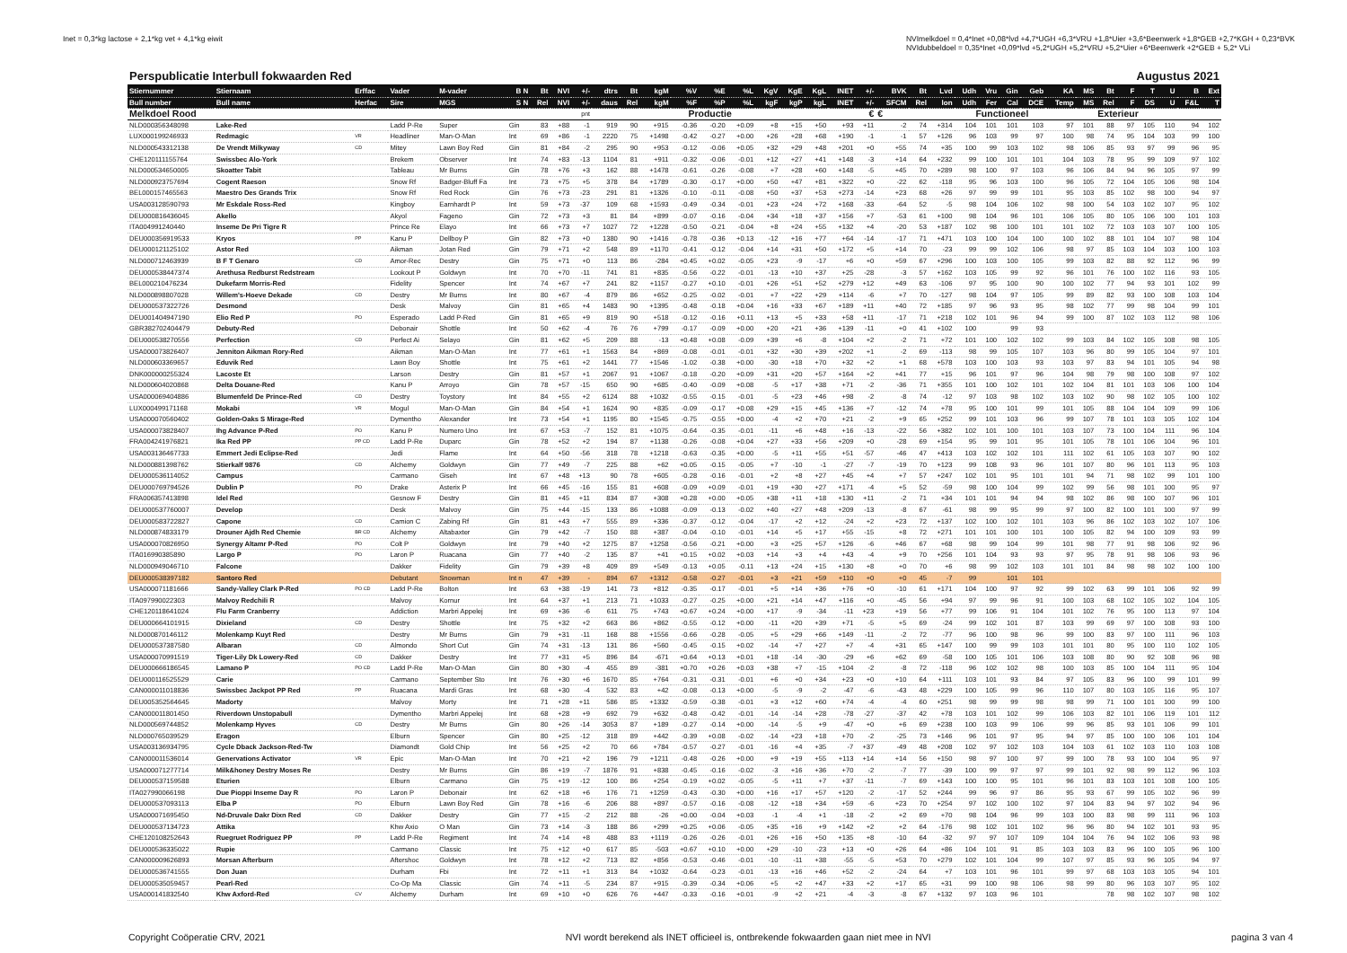Inet = 0,3*kg lactose + 2,1*kg vet + 4,1*kg eiwit
NVImelkdoel = 0,4*Inet +0,08*lvd +4,7*UGH +6,3*VRU +1,8*Uier +3,6*Beenwerk +1,8*GEB +2,7*KGH + 0,23*BVK
NVIdubbeldoel = 0,35*Inet +0,09*lvd +5,2*UGH +5,2*VRU +5,2*Uier +6*Beenwerk +2*GEB + 5,2* VLi
| Perspublicatie Interbull fokwaarden Red | | | | | | | | | | | | | | | | | | | | | | | | | | | | | Augustus 2021 | | | | | |
| --- | --- | --- | --- | --- | --- | --- | --- | --- | --- | --- | --- | --- | --- | --- | --- | --- | --- | --- | --- | --- | --- | --- | --- | --- | --- | --- | --- | --- | --- | --- | --- | --- | --- | --- |
| Stiernummer | Stiernaam | Erffac | Vader | M-vader | B N | Bt | NVI | +/- | dtrs | Bt | kgM | %V | %E | %L | KgV | KgE | KgL | INET | +/- | BVK | Bt | Lvd | Udh | Vru | Gin | Geb | KA | MS | Bt | F | T | U | B | Ext |
| Bull number | Bull name | Herfac | Sire | MGS | S N | Rel | NVI | +/- | daus | Rel | kgM | %F | %P | %L | kgF | kgP | kgL | INET | +/- | SFCM | Rel | lon | Udh | Fer | Cal | DCE | Temp | MS | Rel | F | DS | U | F&L | T |
| Melkdoel Rood | | | | | | pnt | | | Productie | | | | | | | | | € | | € | Functioneel | | | | | | | | Exterieur | | | | | |
| NLD000356348098 | Lake-Red | | Ladd P-Re | Super | Gin | 83 | +88 | -1 | 919 | 90 | +915 | -0.36 | -0.20 | +0.09 | +8 | +15 | +50 | +93 | +11 | -2 | 74 | +314 | 104 | 101 | 101 | 103 | 97 | 101 | 88 | 97 | 105 | 110 | 94 | 102 |
| LUX000199246933 | Redmagic | VR | Headliner | Man-O-Man | Int | 69 | +86 | -1 | 2220 | 75 | +1498 | -0.42 | -0.27 | +0.00 | +26 | +28 | +68 | +190 | -1 | -1 | 57 | +126 | 96 | 103 | 99 | 97 | 100 | 98 | 74 | 95 | 104 | 103 | 99 | 100 |
| NLD000543312138 | De Vrendt Milkyway | CD | Mitey | Lawn Boy Red | Gin | 81 | +84 | -2 | 295 | 90 | +953 | -0.12 | -0.06 | +0.05 | +32 | +29 | +48 | +201 | +0 | +55 | 74 | +35 | 100 | 99 | 103 | 102 | 98 | 106 | 85 | 93 | 97 | 99 | 96 | 95 |
| CHE120111155764 | Swissbec Alo-York | | Brekem | Observer | Int | 74 | +83 | -13 | 1104 | 81 | +911 | -0.32 | -0.06 | -0.01 | +12 | +27 | +41 | +148 | -3 | +14 | 64 | +232 | 99 | 100 | 101 | 101 | 104 | 103 | 78 | 95 | 99 | 109 | 97 | 102 |
| NLD000534650005 | Skoatter Tabit | | Tableau | Mr Burns | Gin | 78 | +76 | +3 | 162 | 88 | +1478 | -0.61 | -0.26 | -0.08 | +7 | +28 | +60 | +148 | -5 | +45 | 70 | +289 | 98 | 100 | 97 | 103 | 96 | 106 | 84 | 94 | 96 | 105 | 97 | 99 |
| NLD000923757694 | Cogent Raeson | | Snow Rf | Badger-Bluff Fa | Int | 73 | +75 | +5 | 378 | 84 | +1789 | -0.30 | -0.17 | +0.00 | +50 | +47 | +81 | +322 | +0 | -22 | 62 | -118 | 95 | 96 | 103 | 100 | 96 | 105 | 72 | 104 | 105 | 106 | 98 | 104 |
| BEL000157465563 | Maestro Des Grands Trix | | Snow Rf | Red Rock | Gin | 76 | +73 | -23 | 291 | 81 | +1326 | -0.10 | -0.11 | -0.08 | +50 | +37 | +53 | +273 | -14 | +23 | 68 | +26 | 97 | 99 | 99 | 101 | 95 | 103 | 85 | 102 | 98 | 100 | 94 | 97 |
| USA003128590793 | Mr Eskdale Ross-Red | | Kingboy | Earnhardt P | Int | 59 | +73 | -37 | 109 | 68 | +1593 | -0.49 | -0.34 | -0.01 | +23 | +24 | +72 | +168 | -33 | -64 | 52 | -5 | 98 | 104 | 106 | 102 | 98 | 100 | 54 | 103 | 102 | 107 | 95 | 102 |
| DEU000816436045 | Akello | | Akyol | Fageno | Gin | 72 | +73 | +3 | 81 | 84 | +899 | -0.07 | -0.16 | -0.04 | +34 | +18 | +37 | +156 | +7 | -53 | 61 | +100 | 98 | 104 | 96 | 101 | 106 | 105 | 80 | 105 | 106 | 100 | 101 | 103 |
| ITA004991240440 | Inseme De Pri Tigre R | | Prince Re | Elayo | Int | 66 | +73 | +7 | 1027 | 72 | +1228 | -0.50 | -0.21 | -0.04 | +8 | +24 | +55 | +132 | +4 | -20 | 53 | +187 | 102 | 98 | 100 | 101 | 101 | 102 | 72 | 103 | 103 | 107 | 100 | 105 |
| DEU000356919533 | Kryos | PP | Kanu P | Dellboy P | Gin | 82 | +73 | +0 | 1380 | 90 | +1416 | -0.78 | -0.36 | +0.13 | -12 | +16 | +77 | +64 | -14 | -17 | 71 | +471 | 103 | 100 | 104 | 100 | 100 | 102 | 88 | 101 | 104 | 107 | 98 | 104 |
| DEU000121125102 | Astor Red | | Aikman | Jotan Red | Gin | 79 | +71 | +2 | 548 | 89 | +1170 | -0.41 | -0.12 | -0.04 | +14 | +31 | +50 | +172 | +5 | +14 | 70 | -23 | 99 | 99 | 102 | 106 | 98 | 97 | 85 | 103 | 104 | 103 | 100 | 103 |
| NLD000712463939 | B F T Genaro | CD | Amor-Rec | Destry | Gin | 75 | +71 | +0 | 113 | 86 | -284 | +0.45 | +0.02 | -0.05 | +23 | -9 | -17 | +6 | +0 | +59 | 67 | +296 | 100 | 103 | 100 | 105 | 99 | 103 | 82 | 88 | 92 | 112 | 96 | 99 |
| DEU000538447374 | Arethusa Redburst Redstream | | Lookout P | Goldwyn | Int | 70 | +70 | -11 | 741 | 81 | +835 | -0.56 | -0.22 | -0.01 | -13 | +10 | +37 | +25 | -28 | -3 | 57 | +162 | 103 | 105 | 99 | 92 | 96 | 101 | 76 | 100 | 102 | 116 | 93 | 105 |
| BEL000210476234 | Dukefarm Morris-Red | | Fidelity | Spencer | Int | 74 | +67 | +7 | 241 | 82 | +1157 | -0.27 | +0.10 | -0.01 | +26 | +51 | +52 | +279 | +12 | +49 | 63 | -106 | 97 | 95 | 100 | 90 | 100 | 102 | 77 | 94 | 93 | 101 | 102 | 99 |
| NLD000898807028 | Willem's-Hoeve Dekade | CD | Destry | Mr Burns | Int | 80 | +67 | -4 | 879 | 86 | +652 | -0.25 | -0.02 | -0.01 | +7 | +22 | +29 | +114 | -6 | +7 | 70 | -127 | 98 | 104 | 97 | 105 | 99 | 89 | 82 | 93 | 100 | 108 | 103 | 104 |
| DEU000537322726 | Desmond | | Desk | Malvoy | Gin | 81 | +65 | +4 | 1483 | 90 | +1395 | -0.48 | -0.18 | +0.04 | +16 | +33 | +67 | +189 | +11 | +40 | 72 | +185 | 97 | 96 | 93 | 95 | 98 | 102 | 77 | 99 | 98 | 104 | 99 | 101 |
| DEU001404947190 | Elio Red P | PO | Esperado | Ladd P-Red | Gin | 81 | +65 | +9 | 819 | 90 | +518 | -0.12 | -0.16 | +0.11 | +13 | +5 | +33 | +58 | +11 | -17 | 71 | +218 | 102 | 101 | 96 | 94 | 99 | 100 | 87 | 102 | 103 | 112 | 98 | 106 |
| GBR382702404479 | Debuty-Red | | Debonair | Shottle | Int | 50 | +62 | -4 | 76 | 76 | +799 | -0.17 | -0.09 | +0.00 | +20 | +21 | +36 | +139 | -11 | +0 | 41 | +102 | 100 | | 99 | 93 | | | | | | | | |
| DEU000538270556 | Perfection | CD | Perfect Ai | Selayo | Gin | 81 | +62 | +5 | 209 | 88 | -13 | +0.48 | +0.08 | -0.09 | +39 | +6 | -8 | +104 | +2 | -2 | 71 | +72 | 101 | 100 | 102 | 102 | 99 | 103 | 84 | 102 | 105 | 108 | 98 | 105 |
| USA000073826407 | Jenniton Aikman Rory-Red | | Aikman | Man-O-Man | Int | 77 | +61 | +1 | 1563 | 84 | +869 | -0.08 | -0.01 | -0.01 | +32 | +30 | +39 | +202 | +1 | -2 | 69 | -113 | 98 | 99 | 105 | 107 | 103 | 96 | 80 | 99 | 105 | 104 | 97 | 101 |
| NLD000603369657 | Eduvik Red | | Lawn Boy | Shottle | Int | 75 | +61 | +2 | 1441 | 77 | +1546 | -1.02 | -0.38 | +0.00 | -30 | +18 | +70 | +32 | +2 | +1 | 68 | +578 | 103 | 100 | 103 | 93 | 103 | 97 | 83 | 94 | 101 | 105 | 94 | 98 |
| DNK000000255324 | Lacoste Et | | Larson | Destry | Gin | 81 | +57 | +1 | 2067 | 91 | +1067 | -0.18 | -0.20 | +0.09 | +31 | +20 | +57 | +164 | +2 | +41 | 77 | +15 | 96 | 101 | 97 | 96 | 104 | 98 | 79 | 98 | 100 | 108 | 97 | 102 |
| NLD000604020868 | Delta Douane-Red | | Kanu P | Arroyo | Gin | 78 | +57 | -15 | 650 | 90 | +685 | -0.40 | -0.09 | +0.08 | -5 | +17 | +38 | +71 | -2 | -36 | 71 | +355 | 101 | 100 | 102 | 101 | 102 | 104 | 81 | 101 | 103 | 106 | 100 | 104 |
| USA000069404886 | Blumenfeld De Prince-Red | CD | Destry | Toystory | Int | 84 | +55 | +2 | 6124 | 88 | +1032 | -0.55 | -0.15 | -0.01 | -5 | +23 | +46 | +98 | -2 | -8 | 74 | -12 | 97 | 103 | 98 | 102 | 103 | 102 | 90 | 98 | 102 | 105 | 100 | 102 |
| LUX000499171168 | Mokabi | VR | Mogul | Man-O-Man | Gin | 84 | +54 | +1 | 1624 | 90 | +835 | -0.09 | -0.17 | +0.08 | +29 | +15 | +45 | +136 | +7 | -12 | 74 | +78 | 95 | 100 | 101 | 99 | 101 | 105 | 88 | 104 | 104 | 109 | 99 | 106 |
| USA000070560402 | Golden-Oaks S Mirage-Red | | Dymentho | Alexander | Int | 73 | +54 | +1 | 1195 | 80 | +1545 | -0.75 | -0.55 | +0.00 | -4 | +2 | +70 | +21 | -2 | +9 | 65 | +252 | 99 | 101 | 103 | 96 | 99 | 107 | 78 | 101 | 103 | 105 | 102 | 104 |
| USA000073828407 | Ihg Advance P-Red | PO | Kanu P | Numero Uno | Int | 67 | +53 | -7 | 152 | 81 | +1075 | -0.64 | -0.35 | -0.01 | -11 | +6 | +48 | +16 | -13 | -22 | 56 | +382 | 102 | 101 | 100 | 101 | 103 | 107 | 73 | 100 | 104 | 111 | 96 | 104 |
| FRA004241976821 | Ika Red PP | PP CD | Ladd P-Re | Duparc | Gin | 78 | +52 | +2 | 194 | 87 | +1138 | -0.26 | -0.08 | +0.04 | +27 | +33 | +56 | +209 | +0 | -28 | 69 | +154 | 95 | 99 | 101 | 95 | 101 | 105 | 78 | 101 | 106 | 104 | 96 | 101 |
| USA003136467733 | Emmert Jedi Eclipse-Red | | Jedi | Flame | Int | 64 | +50 | -56 | 318 | 78 | +1218 | -0.63 | -0.35 | +0.00 | -5 | +11 | +55 | +51 | -57 | -46 | 47 | +413 | 103 | 102 | 102 | 101 | 111 | 102 | 61 | 105 | 103 | 107 | 90 | 102 |
| NLD000881398762 | Stierkalf 9876 | CD | Alchemy | Goldwyn | Gin | 77 | +49 | -7 | 225 | 88 | +62 | +0.05 | -0.15 | -0.05 | +7 | -10 | -1 | -27 | -7 | -19 | 70 | +123 | 99 | 108 | 93 | 96 | 101 | 107 | 80 | 96 | 101 | 113 | 95 | 103 |
| DEU000536114052 | Campus | | Carmano | Giseh | Int | 67 | +48 | +13 | 90 | 78 | +605 | -0.28 | -0.16 | -0.01 | +2 | +8 | +27 | +45 | +4 | +7 | 57 | +247 | 102 | 101 | 95 | 101 | 101 | 94 | 71 | 98 | 102 | 99 | 101 | 100 |
| DEU000769794526 | Dublin P | PO | Drake | Asterix P | Int | 66 | +45 | -16 | 155 | 81 | +608 | -0.09 | +0.09 | -0.01 | +19 | +30 | +27 | +171 | -4 | +5 | 52 | -59 | 98 | 100 | 104 | 99 | 102 | 99 | 56 | 98 | 101 | 100 | 95 | 97 |
| FRA006357413898 | Idel Red | | Gesnow F | Destry | Gin | 81 | +45 | +11 | 834 | 87 | +308 | +0.28 | +0.00 | +0.05 | +38 | +11 | +18 | +130 | +11 | -2 | 71 | +34 | 101 | 101 | 94 | 94 | 98 | 102 | 86 | 98 | 100 | 107 | 96 | 101 |
| DEU000537760007 | Develop | | Desk | Malvoy | Gin | 75 | +44 | -15 | 133 | 86 | +1088 | -0.09 | -0.13 | -0.02 | +40 | +27 | +48 | +209 | -13 | -8 | 67 | -61 | 98 | 99 | 95 | 99 | 97 | 100 | 82 | 100 | 101 | 100 | 97 | 99 |
| DEU000583722827 | Capone | CD | Camion C | Zabing Rf | Gin | 81 | +43 | +7 | 555 | 89 | +336 | -0.37 | -0.12 | -0.04 | -17 | +2 | +12 | -24 | +2 | +23 | 72 | +137 | 102 | 100 | 102 | 101 | 103 | 96 | 86 | 102 | 103 | 102 | 107 | 106 |
| NLD000874833179 | Drouner Ajdh Red Chemie | BR CD | Alchemy | Altabaxter | Gin | 79 | +42 | -7 | 150 | 88 | +387 | -0.04 | -0.10 | -0.01 | +14 | +5 | +17 | +55 | -15 | +8 | 72 | +271 | 101 | 101 | 100 | 101 | 100 | 105 | 82 | 94 | 100 | 109 | 93 | 99 |
| USA000070826950 | Synergy Altamr P-Red | PO | Colt P | Goldwyn | Int | 79 | +40 | +2 | 1275 | 87 | +1258 | -0.56 | -0.21 | +0.00 | +3 | +25 | +57 | +126 | -6 | +46 | 67 | +68 | 98 | 99 | 104 | 99 | 101 | 98 | 77 | 91 | 98 | 106 | 92 | 96 |
| ITA016990385890 | Largo P | PO | Laron P | Ruacana | Gin | 77 | +40 | -2 | 135 | 87 | +41 | +0.15 | +0.02 | +0.03 | +14 | +3 | +4 | +43 | -4 | +9 | 70 | +256 | 101 | 104 | 93 | 93 | 97 | 95 | 78 | 91 | 98 | 106 | 93 | 96 |
| NLD000949046710 | Falcone | | Dakker | Fidelity | Gin | 79 | +39 | +8 | 409 | 89 | +549 | -0.13 | +0.05 | -0.11 | +13 | +24 | +15 | +130 | +8 | +0 | 70 | +6 | 98 | 99 | 102 | 103 | 101 | 101 | 84 | 98 | 98 | 102 | 100 | 100 |
| DEU000538397182 | Santoro Red | | Debutant | Snowman | Int n | 47 | +39 | - | 894 | 67 | +1312 | -0.58 | -0.27 | -0.01 | +3 | +21 | +59 | +110 | +0 | +0 | 45 | -7 | 99 | | 101 | 101 | | | | | | | | |
| USA000071181666 | Sandy-Valley Clark P-Red | PO CD | Ladd P-Re | Bolton | Int | 63 | +38 | -19 | 141 | 73 | +812 | -0.35 | -0.17 | -0.01 | +5 | +14 | +36 | +76 | +0 | -10 | 61 | +171 | 104 | 100 | 97 | 92 | 99 | 102 | 63 | 99 | 101 | 106 | 92 | 99 |
| ITA097990022303 | Malvoy Redchili R | | Malvoy | Kornur | Int | 64 | +37 | +1 | 213 | 71 | +1033 | -0.27 | -0.25 | +0.00 | +21 | +14 | +47 | +116 | +0 | -45 | 56 | +94 | 97 | 99 | 96 | 91 | 100 | 103 | 68 | 102 | 105 | 102 | 104 | 105 |
| CHE120118641024 | Flu Farm Cranberry | | Addiction | Marbri Appelej | Int | 69 | +36 | -6 | 611 | 75 | +743 | +0.67 | +0.24 | +0.00 | +17 | -9 | -34 | -11 | +23 | +19 | 56 | +77 | 99 | 106 | 91 | 104 | 101 | 102 | 76 | 95 | 100 | 113 | 97 | 104 |
| DEU000664101915 | Dixieland | CD | Destry | Shottle | Int | 75 | +32 | +2 | 663 | 86 | +862 | -0.55 | -0.12 | +0.00 | -11 | +20 | +39 | +71 | -5 | +5 | 69 | -24 | 99 | 102 | 101 | 87 | 103 | 99 | 69 | 97 | 100 | 108 | 93 | 100 |
| NLD000870146112 | Molenkamp Kuyt Red | | Destry | Mr Burns | Gin | 79 | +31 | -11 | 168 | 88 | +1556 | -0.66 | -0.28 | -0.05 | +5 | +29 | +66 | +149 | -11 | -2 | 72 | -77 | 96 | 100 | 98 | 96 | 99 | 100 | 83 | 97 | 100 | 111 | 96 | 103 |
| DEU000537387580 | Albaran | CD | Almondo | Short Cut | Gin | 74 | +31 | -13 | 131 | 86 | +560 | -0.45 | -0.15 | +0.02 | -14 | +7 | +27 | +7 | -4 | +31 | 65 | +147 | 100 | 99 | 99 | 103 | 101 | 101 | 80 | 95 | 100 | 110 | 102 | 105 |
| USA000070991519 | Tiger-Lily Dk Lowery-Red | CD | Dakker | Destry | Int | 77 | +31 | +5 | 896 | 84 | -671 | +0.64 | +0.13 | +0.01 | +18 | -14 | -30 | -29 | +6 | +62 | 69 | -58 | 100 | 105 | 101 | 106 | 103 | 108 | 80 | 90 | 92 | 108 | 96 | 98 |
| DEU000666186545 | Lamano P | PO CD | Ladd P-Re | Man-O-Man | Gin | 80 | +30 | -4 | 455 | 89 | -381 | +0.70 | +0.26 | +0.03 | +38 | +7 | -15 | +104 | -2 | -8 | 72 | -118 | 96 | 102 | 102 | 98 | 100 | 103 | 85 | 100 | 104 | 111 | 95 | 104 |
| DEU000116525529 | Carie | | Carmano | September Sto | Int | 76 | +30 | +6 | 1670 | 85 | +764 | -0.31 | -0.31 | -0.01 | +6 | +0 | +34 | +23 | +0 | +10 | 64 | +111 | 103 | 101 | 93 | 84 | 97 | 105 | 83 | 96 | 100 | 99 | 101 | 99 |
| CAN000011018836 | Swissbec Jackpot PP Red | PP | Ruacana | Mardi Gras | Int | 68 | +30 | -4 | 532 | 83 | +42 | -0.08 | -0.13 | +0.00 | -5 | -9 | -2 | -47 | -6 | -43 | 48 | +229 | 100 | 105 | 99 | 96 | 110 | 107 | 80 | 103 | 105 | 116 | 95 | 107 |
| DEU005352564645 | Madorty | | Malvoy | Morty | Int | 71 | +28 | +11 | 586 | 85 | +1332 | -0.59 | -0.38 | -0.01 | +3 | +12 | +60 | +74 | -4 | -4 | 60 | +251 | 98 | 99 | 99 | 98 | 98 | 99 | 71 | 100 | 101 | 100 | 99 | 100 |
| CAN000011801450 | Riverdown Unstopabull | | Dymentho | Marbri Appelej | Int | 68 | +28 | +9 | 692 | 79 | +632 | -0.48 | -0.42 | -0.01 | -14 | -14 | +28 | -78 | -27 | -37 | 42 | +78 | 103 | 101 | 102 | 99 | 106 | 103 | 82 | 101 | 106 | 119 | 101 | 112 |
| NLD000569744852 | Molenkamp Hyves | CD | Destry | Mr Burns | Gin | 80 | +26 | -14 | 3053 | 87 | +189 | -0.27 | -0.14 | +0.00 | -14 | -5 | +9 | -47 | +0 | +6 | 69 | +238 | 100 | 103 | 99 | 106 | 99 | 96 | 85 | 93 | 101 | 106 | 99 | 101 |
| NLD000765039529 | Eragon | | Elburn | Spencer | Gin | 80 | +25 | -12 | 318 | 89 | +442 | -0.39 | +0.08 | -0.02 | -14 | +23 | +18 | +70 | -2 | -25 | 73 | +146 | 96 | 101 | 97 | 95 | 94 | 97 | 85 | 100 | 100 | 106 | 101 | 104 |
| USA003136934795 | Cycle Dback Jackson-Red-Tw | | Diamondt | Gold Chip | Int | 56 | +25 | +2 | 70 | 66 | +784 | -0.57 | -0.27 | -0.01 | -16 | +4 | +35 | -7 | +37 | -49 | 48 | +208 | 102 | 97 | 102 | 103 | 104 | 103 | 61 | 102 | 103 | 110 | 103 | 108 |
| CAN000011536014 | Genervations Activator | VR | Epic | Man-O-Man | Int | 70 | +21 | +2 | 196 | 79 | +1211 | -0.48 | -0.26 | +0.00 | +9 | +19 | +55 | +113 | +14 | +14 | 56 | +150 | 98 | 97 | 100 | 97 | 99 | 100 | 78 | 93 | 100 | 104 | 95 | 97 |
| USA000071277714 | Milk&honey Destry Moses Re | | Destry | Mr Burns | Gin | 86 | +19 | -7 | 1876 | 91 | +838 | -0.45 | -0.16 | -0.02 | -3 | +16 | +36 | +70 | -2 | -7 | 77 | -39 | 100 | 99 | 97 | 97 | 99 | 101 | 92 | 98 | 99 | 112 | 96 | 103 |
| DEU000537159588 | Eturien | | Elburn | Carmano | Gin | 75 | +19 | -12 | 100 | 86 | +254 | -0.19 | +0.02 | -0.05 | -5 | +11 | +7 | +37 | -11 | -7 | 69 | +143 | 100 | 100 | 95 | 101 | 96 | 101 | 83 | 103 | 101 | 108 | 100 | 105 |
| ITA027990066198 | Due Pioppi Inseme Day R | PO | Laron P | Debonair | Int | 62 | +18 | +6 | 176 | 71 | +1259 | -0.43 | -0.30 | +0.00 | +16 | +17 | +57 | +120 | -2 | -17 | 52 | +244 | 99 | 96 | 97 | 86 | 95 | 93 | 67 | 99 | 105 | 102 | 96 | 99 |
| DEU000537093113 | Elba P | PO | Elburn | Lawn Boy Red | Gin | 78 | +16 | -6 | 206 | 88 | +897 | -0.57 | -0.16 | -0.08 | -12 | +18 | +34 | +59 | -6 | +23 | 70 | +254 | 97 | 102 | 100 | 102 | 97 | 104 | 83 | 94 | 97 | 102 | 94 | 96 |
| USA000071695450 | Nd-Druvale Dakr Dixn Red | CD | Dakker | Destry | Gin | 77 | +15 | -2 | 212 | 88 | -26 | +0.00 | -0.04 | +0.03 | -1 | -4 | +1 | -18 | -2 | +2 | 69 | +70 | 98 | 104 | 96 | 99 | 103 | 100 | 83 | 98 | 99 | 111 | 96 | 103 |
| DEU000537134723 | Attika | | Khw Axio | O Man | Gin | 73 | +14 | -3 | 188 | 86 | +299 | +0.25 | +0.06 | -0.05 | +35 | +16 | +9 | +142 | +2 | +2 | 64 | -176 | 98 | 102 | 101 | 102 | 96 | 96 | 80 | 94 | 102 | 101 | 93 | 95 |
| CHE120108252643 | Ruegruet Rodriguez PP | PP | Ladd P-Re | Regiment | Int | 74 | +14 | +8 | 488 | 83 | +1119 | -0.26 | -0.26 | -0.01 | +26 | +16 | +50 | +135 | +8 | -10 | 64 | -32 | 97 | 97 | 107 | 109 | 104 | 104 | 76 | 94 | 102 | 106 | 93 | 98 |
| DEU000536335022 | Rupie | | Carmano | Classic | Int | 75 | +12 | +0 | 617 | 85 | -503 | +0.67 | +0.10 | +0.00 | +29 | -10 | -23 | +13 | +0 | +26 | 64 | +86 | 104 | 101 | 91 | 85 | 103 | 103 | 83 | 96 | 100 | 105 | 96 | 100 |
| CAN000009626893 | Morsan Afterburn | | Aftershoc | Goldwyn | Int | 78 | +12 | +2 | 713 | 82 | +856 | -0.53 | -0.46 | -0.01 | -10 | -11 | +38 | -55 | -5 | +53 | 70 | +279 | 102 | 101 | 104 | 99 | 107 | 97 | 85 | 93 | 96 | 105 | 94 | 97 |
| DEU000536741555 | Don Juan | | Durham | Fbi | Int | 72 | +11 | +1 | 313 | 84 | +1032 | -0.64 | -0.23 | -0.01 | -13 | +16 | +46 | +52 | -2 | -24 | 64 | +7 | 103 | 101 | 96 | 101 | 99 | 97 | 68 | 103 | 103 | 105 | 94 | 101 |
| DEU000535059457 | Pearl-Red | | Co-Op Ma | Classic | Gin | 74 | +11 | -5 | 234 | 87 | +915 | -0.39 | -0.34 | +0.06 | +5 | +2 | +47 | +33 | +2 | +17 | 65 | +31 | 99 | 100 | 98 | 106 | 98 | 99 | 80 | 96 | 103 | 107 | 95 | 102 |
| USA000141832540 | Khw Axford-Red | CV | Alchemy | Durham | Int | 69 | +10 | +0 | 626 | 76 | +447 | -0.33 | -0.16 | +0.01 | -9 | +2 | +21 | -4 | -3 | -8 | 67 | +132 | 97 | 103 | 96 | 101 | | | 78 | 98 | 102 | 107 | 98 | 102 |
Copyright Coöperatie CRV, 2021 NVI wordt berekend als INET officieel is, ontbrekende fokwaarden gaan niet mee in NVI
pagina 3 van 4